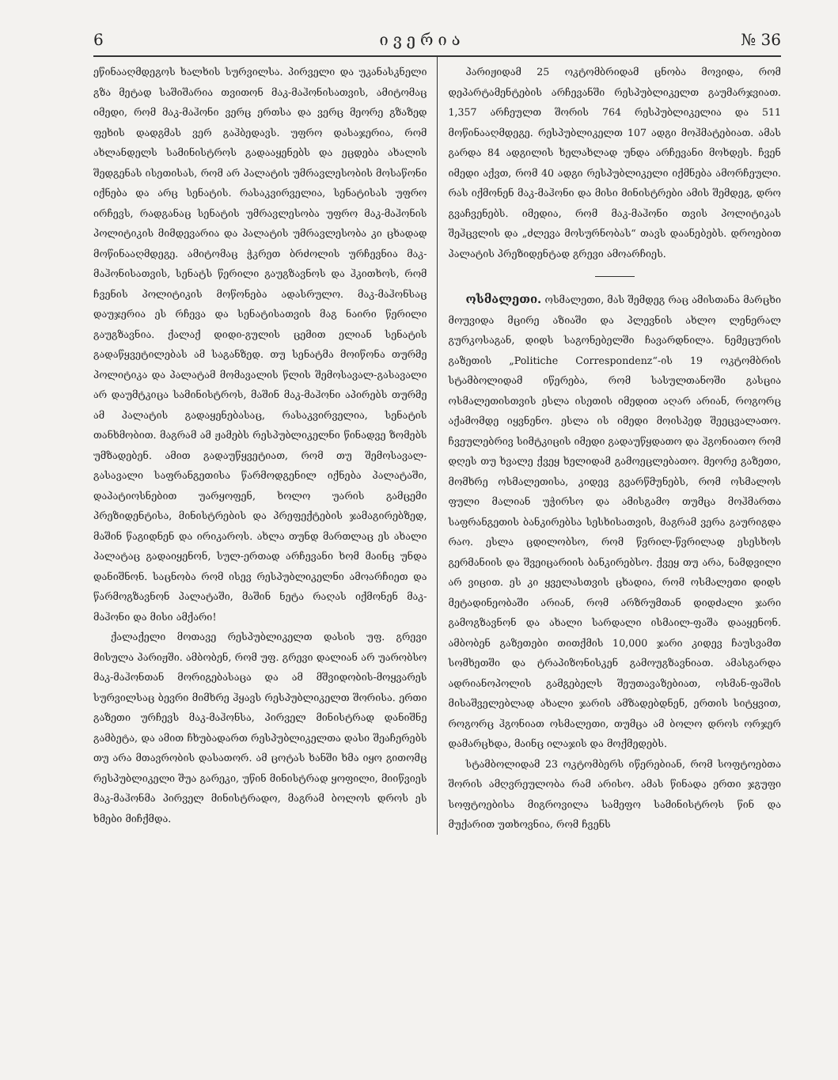6 ივერია № 36
ეწინააღმდეგოს ხალხის სურვილსა. პირველი და უკანასკნელი გზა მეტად საშიშარია თვითონ მაკ-მაჰონისათვის, ამიტომაც იმედი, რომ მაკ-მაჰონი ვერც ერთსა და ვერც მეორე გზაზედ ფეხის დადგმას ვერ გაჰბედავს. უფრო დასაჯერია, რომ ახლანდელს სამინისტროს გადააყენებს და ეცდება ახალის შედგენას ისეთისას, რომ არ პალატის უმრავლესობის მოსაწონი იქნება და არც სენატის. რასაკვირველია, სენატისას უფრო ირჩევს, რადგანაც სენატის უმრავლესობა უფრო მაკ-მაჰონის პოლიტიკის მიმდევარია და პალატის უმრავლესობა კი ცხადად მოწინააღმდეგე. ამიტომაც ჭკრეთ ბრძოლის ურჩევნია მაკ-მაჰონისათვის, სენატს წერილი გაუგზავნოს და ჰკითხოს, რომ ჩვენის პოლიტიკის მოწონება ადასრულო. მაკ-მაჰონსაც დაუჯერია ეს რჩევა და სენატისათვის მაგ ნაირი წერილი გაუგზავნია. ქალაქ დიდი-გულის ცემით ელიან სენატის გადაწყვეტილებას ამ საგანზედ. თუ სენატმა მოიწონა თურმე პოლიტიკა და პალატამ მომავალის წლის შემოსავალ-გასავალი არ დაუმტკიცა სამინისტროს, მაშინ მაკ-მაჰონი აპირებს თურმე ამ პალატის გადაყენებასაც, რასაკვირველია, სენატის თანხმობით. მაგრამ ამ ჟამებს რესპუბლიკელნი წინადვე ზომებს უმზადებენ. ამით გადაუწყვეტიათ, რომ თუ შემოსავალ-გასავალი საფრანგეთისა წარმოდგენილ იქნება პალატაში, დაპატიოსნებით უარყოფენ, ხოლო უარის გამცემი პრეზიდენტისა, მინისტრების და პრეფექტების ჯამაგირებზედ, მაშინ წაგიდნენ და ირიკაროს. ახლა თუნდ მართლაც ეს ახალი პალატაც გადაიყენონ, სულ-ერთად არჩევანი ხომ მაინც უნდა დანიშნონ. საცნობა რომ ისევ რესპუბლიკელნი ამოარჩიეთ და წარმოგზავნონ პალატაში, მაშინ ნეტა რაღას იქმონენ მაკ-მაჰონი და მისი ამქარი!
ქალაქელი მოთავე რესპუბლიკელთ დასის უფ. გრევი მისულა პარიჟში. ამბობენ, რომ უფ. გრევი დალიან არ უარობსო მაკ-მაჰონთან მორიგებასაცა და ამ მშვიდობის-მოყვარეს სურვილსაც ბევრი მიმხრე ჰყავს რესპუბლიკელთ შორისა. ერთი გაზეთი ურჩევს მაკ-მაჰონსა, პირველ მინისტრად დანიშნე გამბეტა, და ამით ჩხუბადართ რესპუბლიკელთა დასი შეაჩერებს თუ არა მთავრობის დასათორ. ამ ცოტას ხანში ხმა იყო გითომც რესპუბლიკელი შუა გარეკი, უწინ მინისტრად ყოფილი, მიიწვიეს მაკ-მაჰონმა პირველ მინისტრადო, მაგრამ ბოლოს დროს ეს ხმები მიჩქმდა.
პარიჟიდამ 25 ოკტომბრიდამ ცნობა მოვიდა, რომ დეპარტამენტების არჩევანში რესპუბლიკელთ გაუმარჯვიათ. 1,357 არჩეულთ შორის 764 რესპუბლიკელია და 511 მოწინააღმდეგე. რესპუბლიკელთ 107 ადგი მოჰმატებიათ. ამას გარდა 84 ადგილის ხელახლად უნდა არჩევანი მოხდეს. ჩვენ იმედი აქვთ, რომ 40 ადგი რესპუბლიკელი იქმნება ამორჩეული. რას იქმონენ მაკ-მაჰონი და მისი მინისტრები ამის შემდეგ, დრო გვაჩვენებს. იმედია, რომ მაკ-მაჰონი თვის პოლიტიკას შეჰცვლის და „ძლევა მოსურნობას“ თავს დაანებებს. დროებით პალატის პრეზიდენტად გრევი ამოარჩიეს.
ოსმალეთი. ოსმალეთი, მას შემდეგ რაც ამისთანა მარცხი მოუვიდა მცირე აზიაში და პლევნის ახლო ლენერალ გურკოსაგან, დიდს საგონებელში ჩავარდნილა. ნემეცურის გაზეთის „Politiche Correspondenz“-ის 19 ოკტომბრის სტამბოლიდამ იწერება, რომ სასულთანოში გასცია ოსმალეთისთვის ესლა ისეთის იმედით აღარ არიან, როგორც აქამომდე იყვნენო. ესლა ის იმედი მოისპედ შეეცვალათო. ჩვეულებრივ სიმტკიცის იმედი გადაუწყდათო და ჰგონიათო რომ დღეს თუ ხვალე ქვეყ ხელიდამ გამოეცლებათო. მეორე გაზეთი, მომხრე ოსმალეთისა, კიდევ გვარწმუნებს, რომ ოსმალოს ფული მალიან უჭირსო და ამისგამო თუმცა მოჰმართა საფრანგეთის ბანკირებსა სესხისათვის, მაგრამ ვერა გაურიგდა რაო. ესლა ცდილობსო, რომ წვრილ-წვრილად ესესხოს გერმანიის და შვეიცარიის ბანკირებსო. ქვეყ თუ არა, ნამდვილი არ ვიცით. ეს კი ყველასთვის ცხადია, რომ ოსმალეთი დიდს მეტადინეობაში არიან, რომ არზრუმთან დიდძალი ჯარი გამოგზავნონ და ახალი სარდალი ისმაილ-ფაშა დააყენონ. ამბობენ გაზეთები თითქმის 10,000 ჯარი კიდევ ჩაუსვამთ სომხეთში და ტრაპიზონისკენ გამოუგზავნიათ. ამასგარდა ადრიანოპოლის გამგებელს შეუთავაზებიათ, ოსმან-ფაშის მისაშველებლად ახალი ჯარის ამზადებდნენ, ერთის სიტყვით, როგორც ჰგონიათ ოსმალეთი, თუმცა ამ ბოლო დროს ორჯერ დამარცხდა, მაინც ილაჯის და მოქმედებს.
სტამბოლიდამ 23 ოკტომბერს იწერებიან, რომ სოფტოებთა შორის ამღვრეულობა რამ არისო. ამას წინადა ერთი ჯგუფი სოფტოებისა მიგროვილა სამეფო სამინისტროს წინ და მუქარით უთხოვნია, რომ ჩვენს